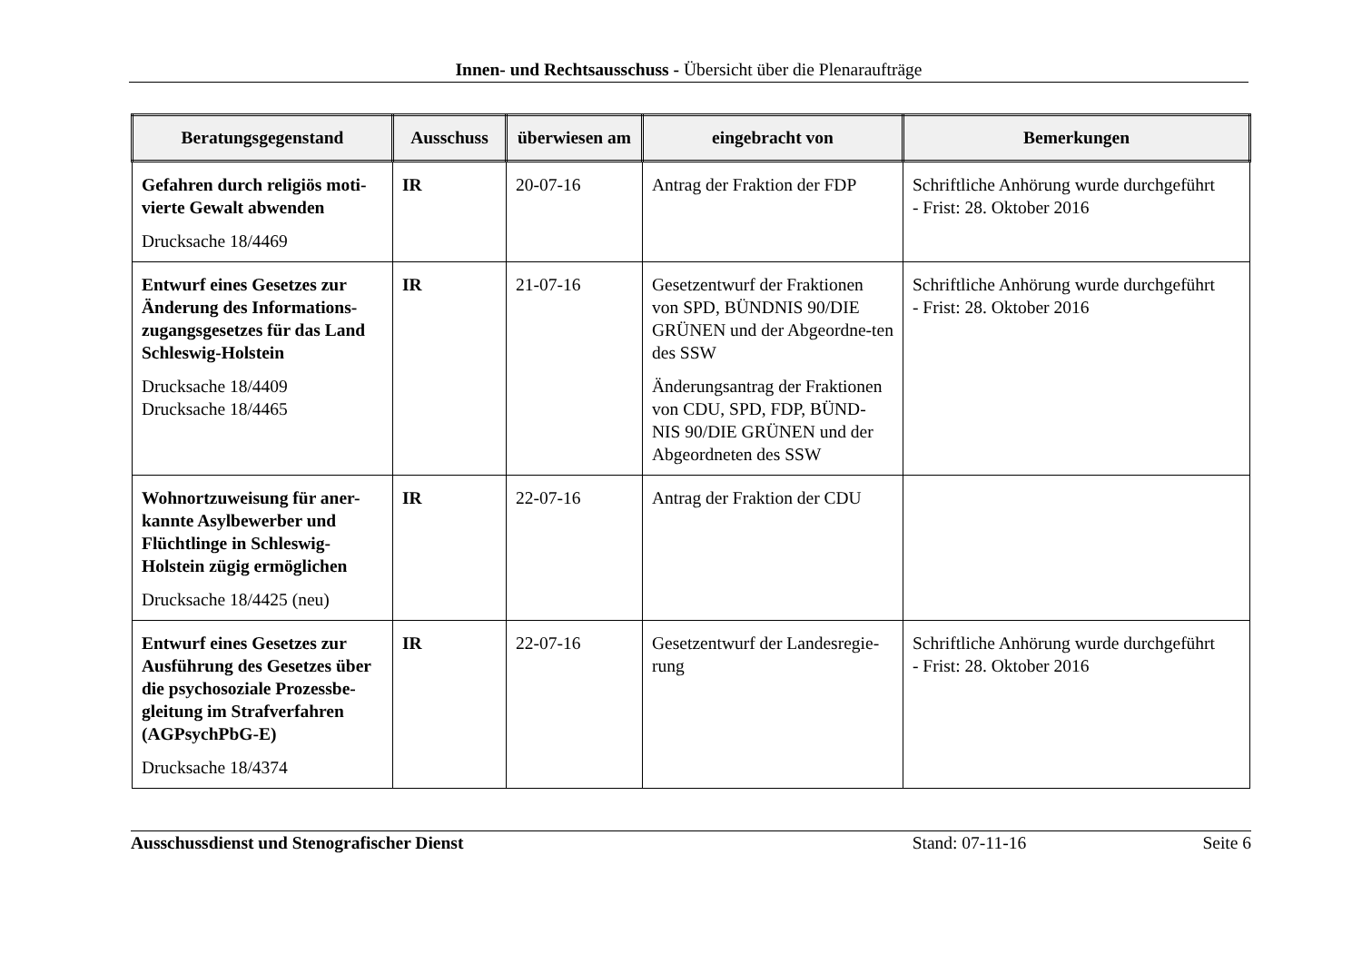Innen- und Rechtsausschuss - Übersicht über die Plenaraufträge
| Beratungsgegenstand | Ausschuss | überwiesen am | eingebracht von | Bemerkungen |
| --- | --- | --- | --- | --- |
| Gefahren durch religiös moti-vierte Gewalt abwenden Drucksache 18/4469 | IR | 20-07-16 | Antrag der Fraktion der FDP | Schriftliche Anhörung wurde durchgeführt - Frist: 28. Oktober 2016 |
| Entwurf eines Gesetzes zur Änderung des Informations-zugangsgesetzes für das Land Schleswig-Holstein Drucksache 18/4409 Drucksache 18/4465 | IR | 21-07-16 | Gesetzentwurf der Fraktionen von SPD, BÜNDNIS 90/DIE GRÜNEN und der Abgeordne-ten des SSW Änderungsantrag der Fraktionen von CDU, SPD, FDP, BÜND-NIS 90/DIE GRÜNEN und der Abgeordneten des SSW | Schriftliche Anhörung wurde durchgeführt - Frist: 28. Oktober 2016 |
| Wohnortzuweisung für aner-kannte Asylbewerber und Flüchtlinge in Schleswig-Holstein zügig ermöglichen Drucksache 18/4425 (neu) | IR | 22-07-16 | Antrag der Fraktion der CDU | |
| Entwurf eines Gesetzes zur Ausführung des Gesetzes über die psychosoziale Prozessbe-gleitung im Strafverfahren (AGPsychPbG-E) Drucksache 18/4374 | IR | 22-07-16 | Gesetzentwurf der Landesregie-rung | Schriftliche Anhörung wurde durchgeführt - Frist: 28. Oktober 2016 |
Ausschussdienst und Stenografischer Dienst Stand: 07-11-16 Seite 6